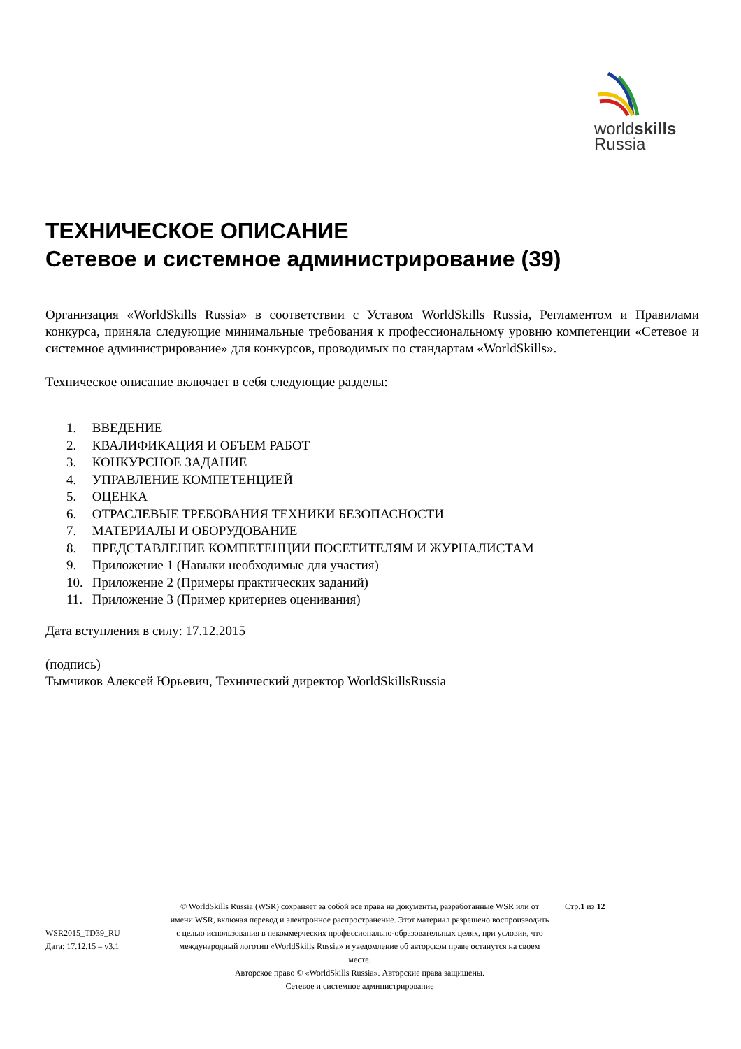worldskills
Russia
ТЕХНИЧЕСКОЕ ОПИСАНИЕ
Сетевое и системное администрирование (39)
Организация «WorldSkills Russia» в соответствии с Уставом WorldSkills Russia, Регламентом и Правилами конкурса, приняла следующие минимальные требования к профессиональному уровню компетенции «Сетевое и системное администрирование» для конкурсов, проводимых по стандартам «WorldSkills».
Техническое описание включает в себя следующие разделы:
1. ВВЕДЕНИЕ
2. КВАЛИФИКАЦИЯ И ОБЪЕМ РАБОТ
3. КОНКУРСНОЕ ЗАДАНИЕ
4. УПРАВЛЕНИЕ КОМПЕТЕНЦИЕЙ
5. ОЦЕНКА
6. ОТРАСЛЕВЫЕ ТРЕБОВАНИЯ ТЕХНИКИ БЕЗОПАСНОСТИ
7. МАТЕРИАЛЫ И ОБОРУДОВАНИЕ
8. ПРЕДСТАВЛЕНИЕ КОМПЕТЕНЦИИ ПОСЕТИТЕЛЯМ И ЖУРНАЛИСТАМ
9. Приложение 1 (Навыки необходимые для участия)
10. Приложение 2 (Примеры практических заданий)
11. Приложение 3 (Пример критериев оценивания)
Дата вступления в силу: 17.12.2015
(подпись)
Тымчиков Алексей Юрьевич, Технический директор WorldSkillsRussia
WSR2015_TD39_RU
Дата: 17.12.15 – v3.1
© WorldSkills Russia (WSR) сохраняет за собой все права на документы, разработанные WSR или от имени WSR, включая перевод и электронное распространение. Этот материал разрешено воспроизводить с целью использования в некоммерческих профессионально-образовательных целях, при условии, что международный логотип «WorldSkills Russia» и уведомление об авторском праве останутся на своем месте.
Авторское право © «WorldSkills Russia». Авторские права защищены.
Сетевое и системное администрирование
Стр.1 из 12